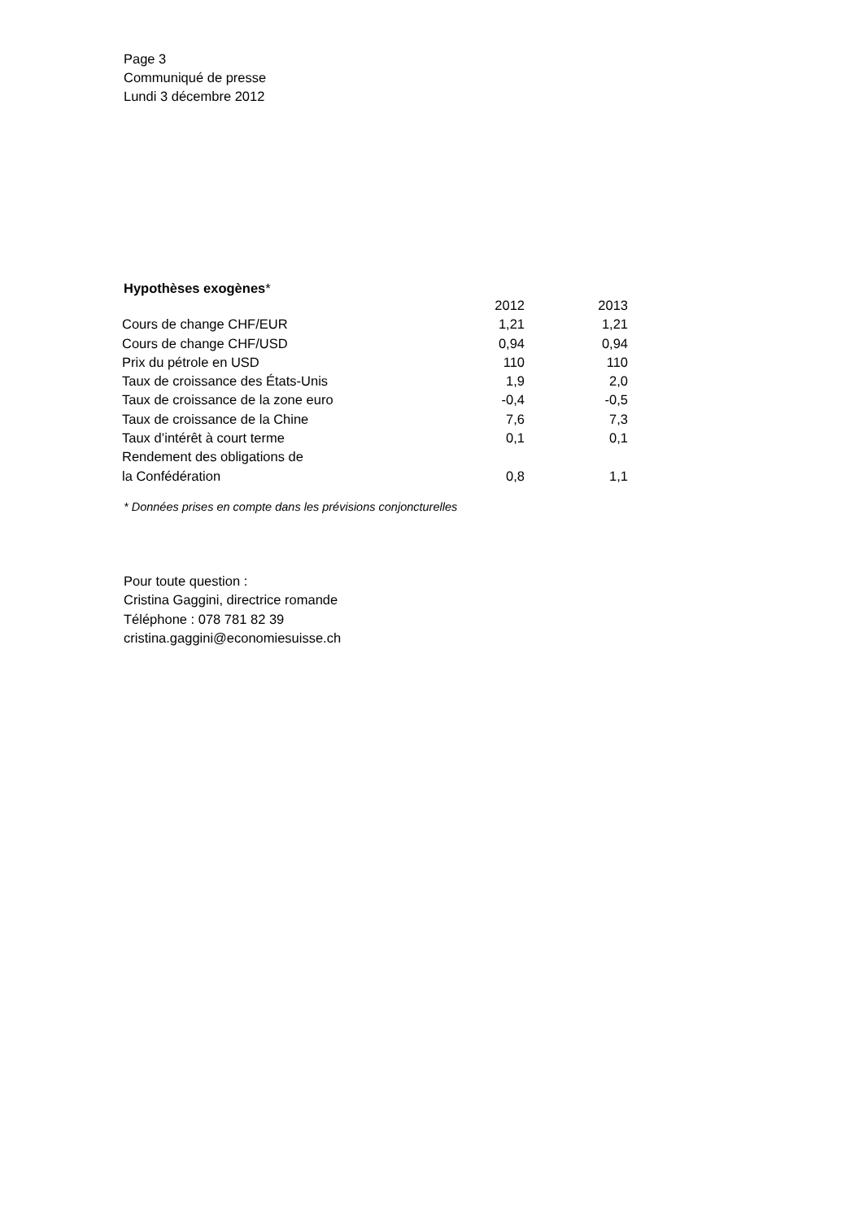Page 3
Communiqué de presse
Lundi 3 décembre 2012
Hypothèses exogènes*
| | 2012 | 2013 |
| --- | --- | --- |
| Cours de change CHF/EUR | 1,21 | 1,21 |
| Cours de change CHF/USD | 0,94 | 0,94 |
| Prix du pétrole en USD | 110 | 110 |
| Taux de croissance des États-Unis | 1,9 | 2,0 |
| Taux de croissance de la zone euro | -0,4 | -0,5 |
| Taux de croissance de la Chine | 7,6 | 7,3 |
| Taux d’intérêt à court terme | 0,1 | 0,1 |
| Rendement des obligations de la Confédération | 0,8 | 1,1 |
* Données prises en compte dans les prévisions conjoncturelles
Pour toute question :
Cristina Gaggini, directrice romande
Téléphone : 078 781 82 39
cristina.gaggini@economiesuisse.ch